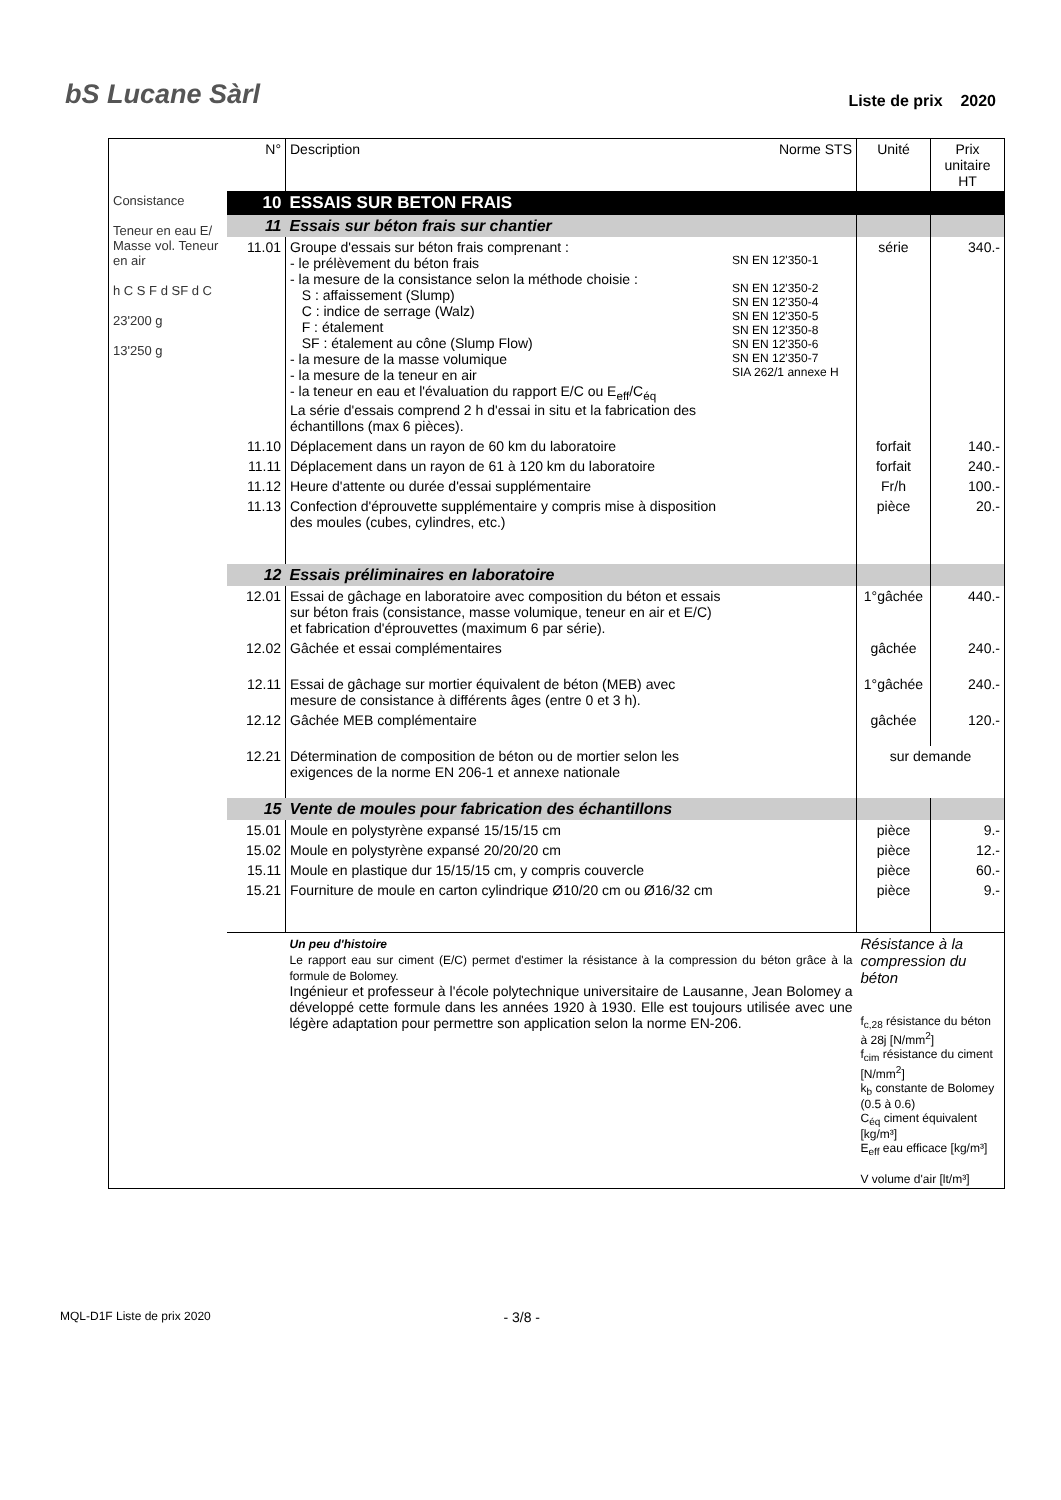bS Lucane Sàrl
Liste de prix 2020
| | N° | Description | Norme STS | Unité | Prix unitaire HT |
| --- | --- | --- | --- | --- | --- |
| Consistance Teneur en eau E/ Masse vol. Teneur en air h C S F d SF d C 23'200 g 13'250 g | 10 | ESSAIS SUR BETON FRAIS | | | |
| | 11 | Essais sur béton frais sur chantier | | | |
| | 11.01 | Groupe d'essais sur béton frais comprenant : - le prélèvement du béton frais - la mesure de la consistance selon la méthode choisie : S : affaissement (Slump) C : indice de serrage (Walz) F : étalement SF : étalement au cône (Slump Flow) - la mesure de la masse volumique - la mesure de la teneur en air - la teneur en eau et l'évaluation du rapport E/C ou E<sub>eff</sub>/C<sub>éq</sub> La série d'essais comprend 2 h d'essai in situ et la fabrication des échantillons (max 6 pièces). | SN EN 12'350-1 SN EN 12'350-2 SN EN 12'350-4 SN EN 12'350-5 SN EN 12'350-8 SN EN 12'350-6 SN EN 12'350-7 SIA 262/1 annexe H | série | 340.- |
| | 11.10 | Déplacement dans un rayon de 60 km du laboratoire | | forfait | 140.- |
| | 11.11 | Déplacement dans un rayon de 61 à 120 km du laboratoire | | forfait | 240.- |
| | 11.12 | Heure d'attente ou durée d'essai supplémentaire | | Fr/h | 100.- |
| | 11.13 | Confection d'éprouvette supplémentaire y compris mise à disposition des moules (cubes, cylindres, etc.) | | pièce | 20.- |
| | 12 | Essais préliminaires en laboratoire | | | |
| | 12.01 | Essai de gâchage en laboratoire avec composition du béton et essais sur béton frais (consistance, masse volumique, teneur en air et E/C) et fabrication d'éprouvettes (maximum 6 par série). | | 1°gâchée | 440.- |
| | 12.02 | Gâchée et essai complémentaires | | gâchée | 240.- |
| | 12.11 | Essai de gâchage sur mortier équivalent de béton (MEB) avec mesure de consistance à différents âges (entre 0 et 3 h). | | 1°gâchée | 240.- |
| | 12.12 | Gâchée MEB complémentaire | | gâchée | 120.- |
| | 12.21 | Détermination de composition de béton ou de mortier selon les exigences de la norme EN 206-1 et annexe nationale | | sur demande | |
| | 15 | Vente de moules pour fabrication des échantillons | | | |
| | 15.01 | Moule en polystyrène expansé 15/15/15 cm | | pièce | 9.- |
| | 15.02 | Moule en polystyrène expansé 20/20/20 cm | | pièce | 12.- |
| | 15.11 | Moule en plastique dur 15/15/15 cm, y compris couvercle | | pièce | 60.- |
| | 15.21 | Fourniture de moule en carton cylindrique Ø10/20 cm ou Ø16/32 cm | | pièce | 9.- |
| | | Un peu d'histoire Le rapport eau sur ciment (E/C) permet d'estimer la résistance à la compression du béton grâce à la formule de Bolomey. Ingénieur et professeur à l'école polytechnique universitaire de Lausanne, Jean Bolomey a développé cette formule dans les années 1920 à 1930. Elle est toujours utilisée avec une légère adaptation pour permettre son application selon la norme EN-206. | | Résistance à la compression du béton f<sub>c,28</sub> résistance du béton à 28j [N/mm<sup>2</sup>] f<sub>cim</sub> résistance du ciment [N/mm<sup>2</sup>] k<sub>b</sub> constante de Bolomey (0.5 à 0.6) C<sub>éq</sub> ciment équivalent [kg/m³] E<sub>eff</sub> eau efficace [kg/m³] V volume d'air [lt/m³] | |
MQL-D1F Liste de prix 2020 - 3/8 -